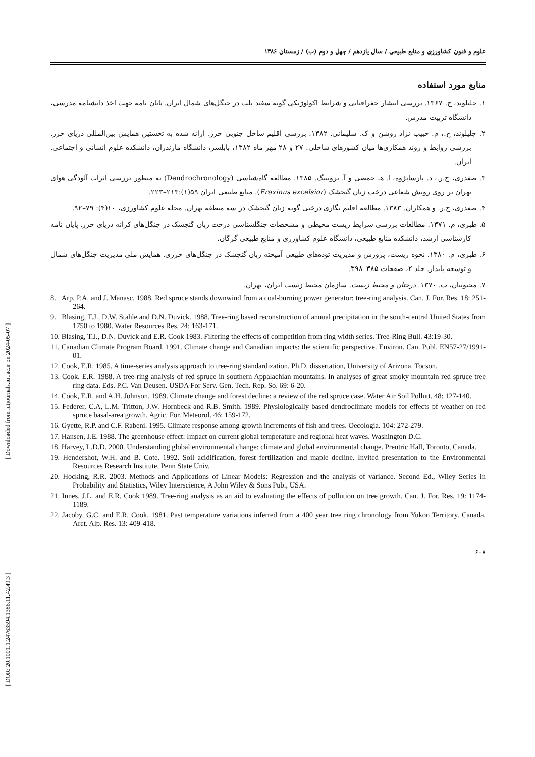[ DOR: 20.1001.1.24763594.1386.11.42.49.3 ] [ Downloaded from iutjournals.iut.ac.ir on 2024-05-07 ]
علوم و فنون کشاورزی و منابع طبیعی / سال یازدهم / چهل و دوم (ب) / زمستان ۱۳۸۶
منابع مورد استفاده
۱. جلیلوند، ح. ۱۳۶۷. بررسی انتشار جغرافیایی و شرایط اکولوژیکی گونه سفید پلت در جنگل‌های شمال ایران. پایان نامه جهت اخذ دانشنامه مدرسی، دانشگاه تربیت مدرس.
۲. جلیلوند، ح.، م. حبیب نژاد روشن و ک. سلیمانی. ۱۳۸۲. بررسی اقلیم ساحل جنوبی خزر. ارائه شده به تخستین همایش بین‌المللی دریای خزر. بررسی روابط و روند همکاری‌ها میان کشورهای ساحلی. ۲۷ و ۲۸ مهر ماه ۱۳۸۲، بابلسر، دانشگاه مازندران، دانشکده علوم انسانی و اجتماعی. ایران.
۳. صفدری، ح.ر.، د. پارساپژوه، ا. هـ حمصی و آ. برونینگ. ۱۳۸۵. مطالعه گاه‌شناسی (Dendrochronology) به منظور بررسی اثرات آلودگی هوای تهران بر روی رویش شعاعی درخت زبان گنجشک (Fraxinus excelsior). منابع طبیعی ایران ۵۹(۱):۲۱۳–۲۲۳.
۴. صفدری، ح.ر. و همکاران. ۱۳۸۳. مطالعه اقلیم نگاری درختی گونه زبان گنجشک در سه منطقه تهران. مجله علوم کشاورزی، ۱۰(۴): ۷۹–۹۲.
۵. طبری، م. ۱۳۷۱. مطالعات بررسی شرایط زیست محیطی و مشخصات جنگلشناسی درخت زبان گنجشک در جنگل‌های کرانه دریای خزر. پایان نامه کارشناسی ارشد، دانشکده منابع طبیعی، دانشگاه علوم کشاورزی و منابع طبیعی گرگان.
۶. طبری، م. ۱۳۸۰. نحوه زیست، پرورش و مدیریت توده‌های طبیعی آمیخته زبان گنجشک در جنگل‌های خزری. همایش ملی مدیریت جنگل‌های شمال و توسعه پایدار. جلد ۲، صفحات ۳۸۵–۳۹۸.
۷. مجنونیان، ب. ۱۳۷۰. درختان و محیط زیست. سازمان محیط زیست ایران، تهران.
8. Arp, P.A. and J. Manasc. 1988. Red spruce stands downwind from a coal-burning power generator: tree-ring analysis. Can. J. For. Res. 18: 251-264.
9. Blasing, T.J., D.W. Stahle and D.N. Duvick. 1988. Tree-ring based reconstruction of annual precipitation in the south-central United States from 1750 to 1980. Water Resources Res. 24: 163-171.
10. Blasing, T.J., D.N. Duvick and E.R. Cook 1983. Filtering the effects of competition from ring width series. Tree-Ring Bull. 43:19-30.
11. Canadian Climate Program Board. 1991. Climate change and Canadian impacts: the scientific perspective. Environ. Can. Publ. EN57-27/1991-01.
12. Cook, E.R. 1985. A time-series analysis approach to tree-ring standardization. Ph.D. dissertation, University of Arizona. Tocson.
13. Cook, E.R. 1988. A tree-ring analysis of red spruce in southern Appalachian mountains. In analyses of great smoky mountain red spruce tree ring data. Eds. P.C. Van Deusen. USDA For Serv. Gen. Tech. Rep. So. 69: 6-20.
14. Cook, E.R. and A.H. Johnson. 1989. Climate change and forest decline: a review of the red spruce case. Water Air Soil Pollutt. 48: 127-140.
15. Federer, C.A, L.M. Tritton, J.W. Hornbeck and R.B. Smith. 1989. Physiologically based dendroclimate models for effects pf weather on red spruce basal-area growth. Agric. For. Meteorol. 46: 159-172.
16. Gyette, R.P. and C.F. Rabeni. 1995. Climate response among growth increments of fish and trees. Oecologia. 104: 272-279.
17. Hansen, J.E. 1988. The greenhouse effect: Impact on current global temperature and regional heat waves. Washington D.C.
18. Harvey, L.D.D. 2000. Understanding global environmental change: climate and global environmental change. Prentric Hall, Toronto, Canada.
19. Hendershot, W.H. and B. Cote. 1992. Soil acidification, forest fertilization and maple decline. Invited presentation to the Environmental Resources Research Institute, Penn State Univ.
20. Hocking, R.R. 2003. Methods and Applications of Linear Models: Regression and the analysis of variance. Second Ed., Wiley Series in Probability and Statistics, Wiley Interscience, A John Wiley & Sons Pub., USA.
21. Innes, J.L. and E.R. Cook 1989. Tree-ring analysis as an aid to evaluating the effects of pollution on tree growth. Can. J. For. Res. 19: 1174-1189.
22. Jacoby, G.C. and E.R. Cook. 1981. Past temperature variations inferred from a 400 year tree ring chronology from Yukon Territory. Canada, Arct. Alp. Res. 13: 409-418.
۶۰۸